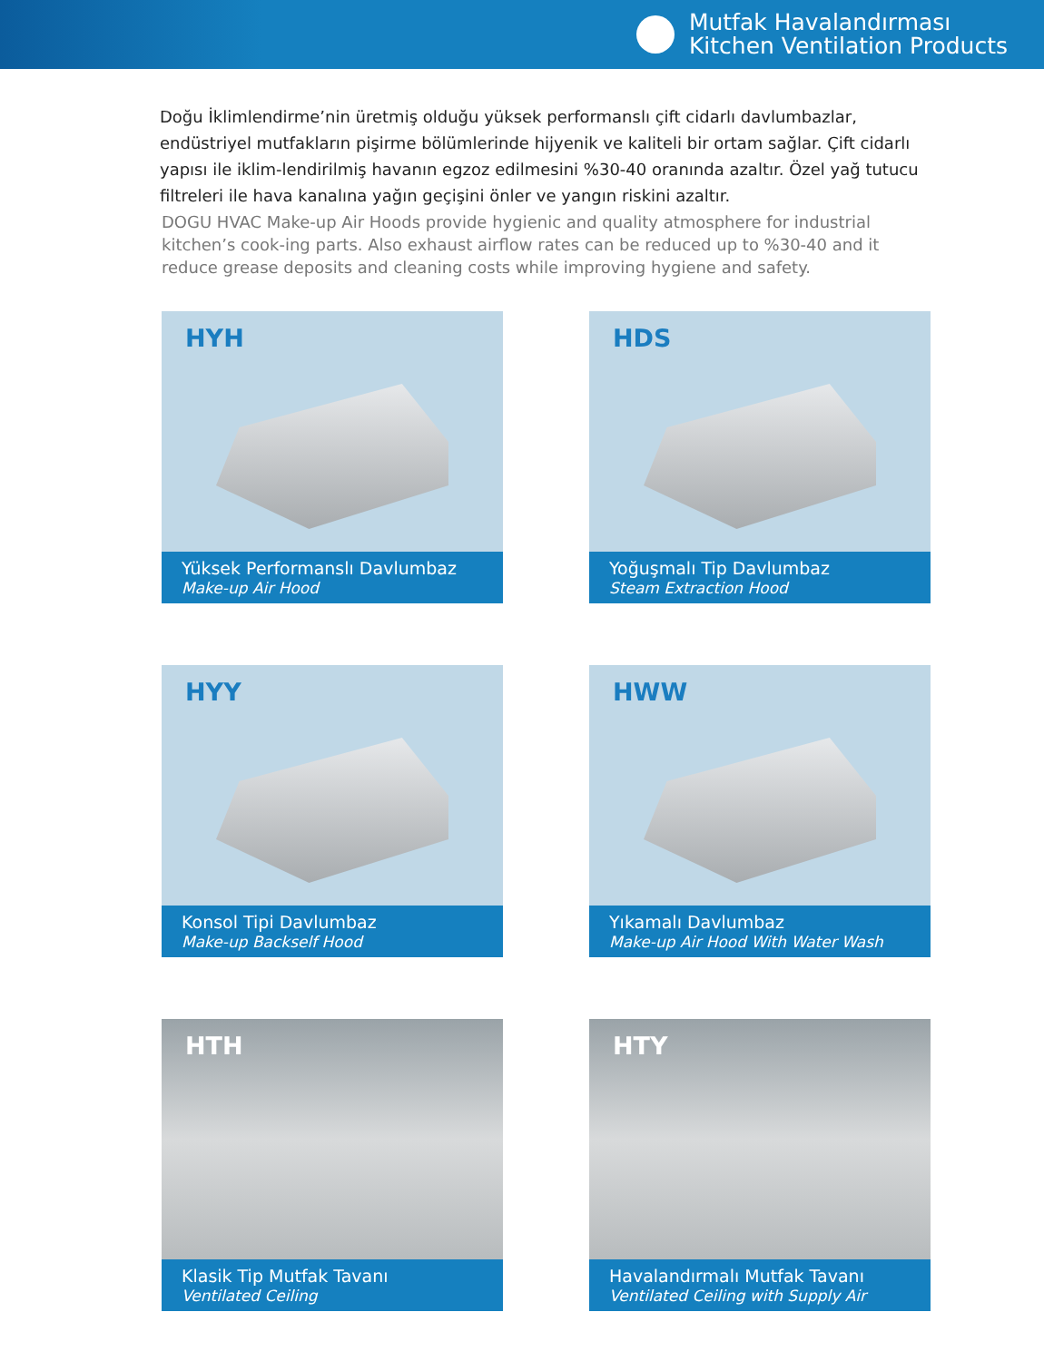Mutfak Havalandırması
Kitchen Ventilation Products
Doğu İklimlendirme’nin üretmiş olduğu yüksek performanslı çift cidarlı davlumbazlar, endüstriyel mutfakların pişirme bölümlerinde hijyenik ve kaliteli bir ortam sağlar. Çift cidarlı yapısı ile iklim-lendirilmiş havanın egzoz edilmesini %30-40 oranında azaltır. Özel yağ tutucu filtreleri ile hava kanalına yağın geçişini önler ve yangın riskini azaltır.
DOGU HVAC Make-up Air Hoods provide hygienic and quality atmosphere for industrial kitchen’s cook-ing parts. Also exhaust airflow rates can be reduced up to %30-40 and it reduce grease deposits and cleaning costs while improving hygiene and safety.
HYH
Yüksek Performanslı Davlumbaz
Make-up Air Hood
HDS
Yoğuşmalı Tip Davlumbaz
Steam Extraction Hood
HYY
Konsol Tipi Davlumbaz
Make-up Backself Hood
HWW
Yıkamalı Davlumbaz
Make-up Air Hood With Water Wash
HTH
Klasik Tip Mutfak Tavanı
Ventilated Ceiling
HTY
Havalandırmalı Mutfak Tavanı
Ventilated Ceiling with Supply Air